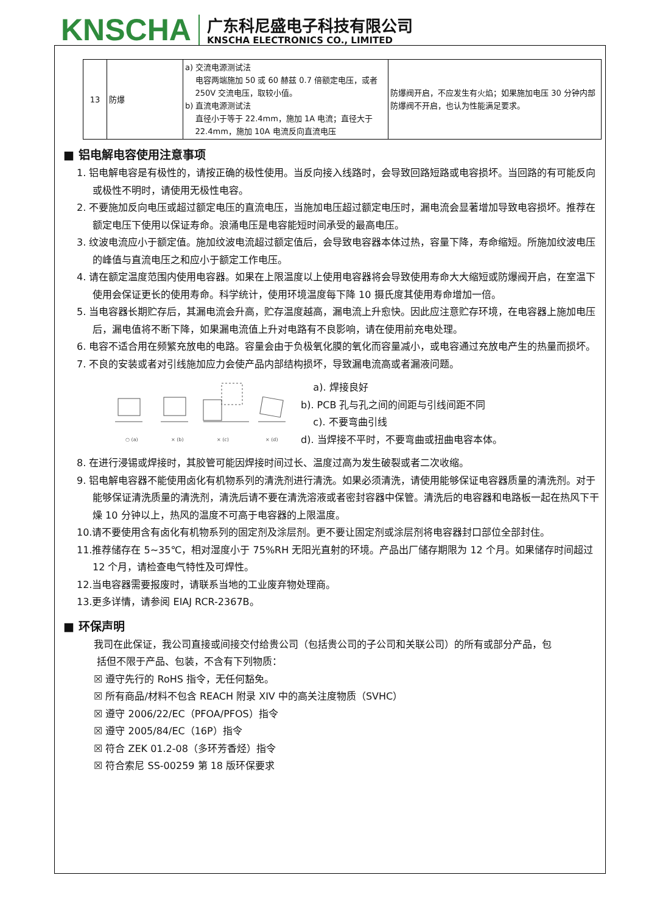KNSCHA
广东科尼盛电子科技有限公司
KNSCHA ELECTRONICS CO., LIMITED
| 13 | 防爆 | a) 交流电源测试法 电容两端施加 50 或 60 赫兹 0.7 倍额定电压，或者 250V 交流电压，取较小值。 b) 直流电源测试法 直径小于等于 22.4mm，施加 1A 电流；直径大于 22.4mm，施加 10A 电流反向直流电压 | 防爆阀开启，不应发生有火焰；如果施加电压 30 分钟内部防爆阀不开启，也认为性能满足要求。 |
■ 铝电解电容使用注意事项
1. 铝电解电容是有极性的，请按正确的极性使用。当反向接入线路时，会导致回路短路或电容损坏。当回路的有可能反向或极性不明时，请使用无极性电容。
2. 不要施加反向电压或超过额定电压的直流电压，当施加电压超过额定电压时，漏电流会显著增加导致电容损坏。推荐在额定电压下使用以保证寿命。浪涌电压是电容能短时间承受的最高电压。
3. 纹波电流应小于额定值。施加纹波电流超过额定值后，会导致电容器本体过热，容量下降，寿命缩短。所施加纹波电压的峰值与直流电压之和应小于额定工作电压。
4. 请在额定温度范围内使用电容器。如果在上限温度以上使用电容器将会导致使用寿命大大缩短或防爆阀开启，在室温下使用会保证更长的使用寿命。科学统计，使用环境温度每下降 10 摄氏度其使用寿命增加一倍。
5. 当电容器长期贮存后，其漏电流会升高，贮存温度越高，漏电流上升愈快。因此应注意贮存环境，在电容器上施加电压后，漏电值将不断下降，如果漏电流值上升对电路有不良影响，请在使用前充电处理。
6. 电容不适合用在频繁充放电的电路。容量会由于负极氧化膜的氧化而容量减小，或电容通过充放电产生的热量而损坏。
7. 不良的安装或者对引线施加应力会使产品内部结构损坏，导致漏电流高或者漏液问题。
○ (a)
× (b)
× (c)
× (d)
a). 焊接良好
b). PCB 孔与孔之间的间距与引线间距不同
c). 不要弯曲引线
d). 当焊接不平时，不要弯曲或扭曲电容本体。
8. 在进行浸锡或焊接时，其胶管可能因焊接时间过长、温度过高为发生破裂或者二次收缩。
9. 铝电解电容器不能使用卤化有机物系列的清洗剂进行清洗。如果必须清洗，请使用能够保证电容器质量的清洗剂。对于能够保证清洗质量的清洗剂，清洗后请不要在清洗溶液或者密封容器中保管。清洗后的电容器和电路板一起在热风下干燥 10 分钟以上，热风的温度不可高于电容器的上限温度。
10.请不要使用含有卤化有机物系列的固定剂及涂层剂。更不要让固定剂或涂层剂将电容器封口部位全部封住。
11.推荐储存在 5~35℃，相对湿度小于 75%RH 无阳光直射的环境。产品出厂储存期限为 12 个月。如果储存时间超过 12 个月，请检查电气特性及可焊性。
12.当电容器需要报废时，请联系当地的工业废弃物处理商。
13.更多详情，请参阅 EIAJ RCR-2367B。
■ 环保声明
我司在此保证，我公司直接或间接交付给贵公司（包括贵公司的子公司和关联公司）的所有或部分产品，包
括但不限于产品、包装，不含有下列物质：
☒ 遵守先行的 RoHS 指令，无任何豁免。
☒ 所有商品/材料不包含 REACH 附录 XIV 中的高关注度物质（SVHC）
☒ 遵守 2006/22/EC（PFOA/PFOS）指令
☒ 遵守 2005/84/EC（16P）指令
☒ 符合 ZEK 01.2-08（多环芳香烃）指令
☒ 符合索尼 SS-00259 第 18 版环保要求